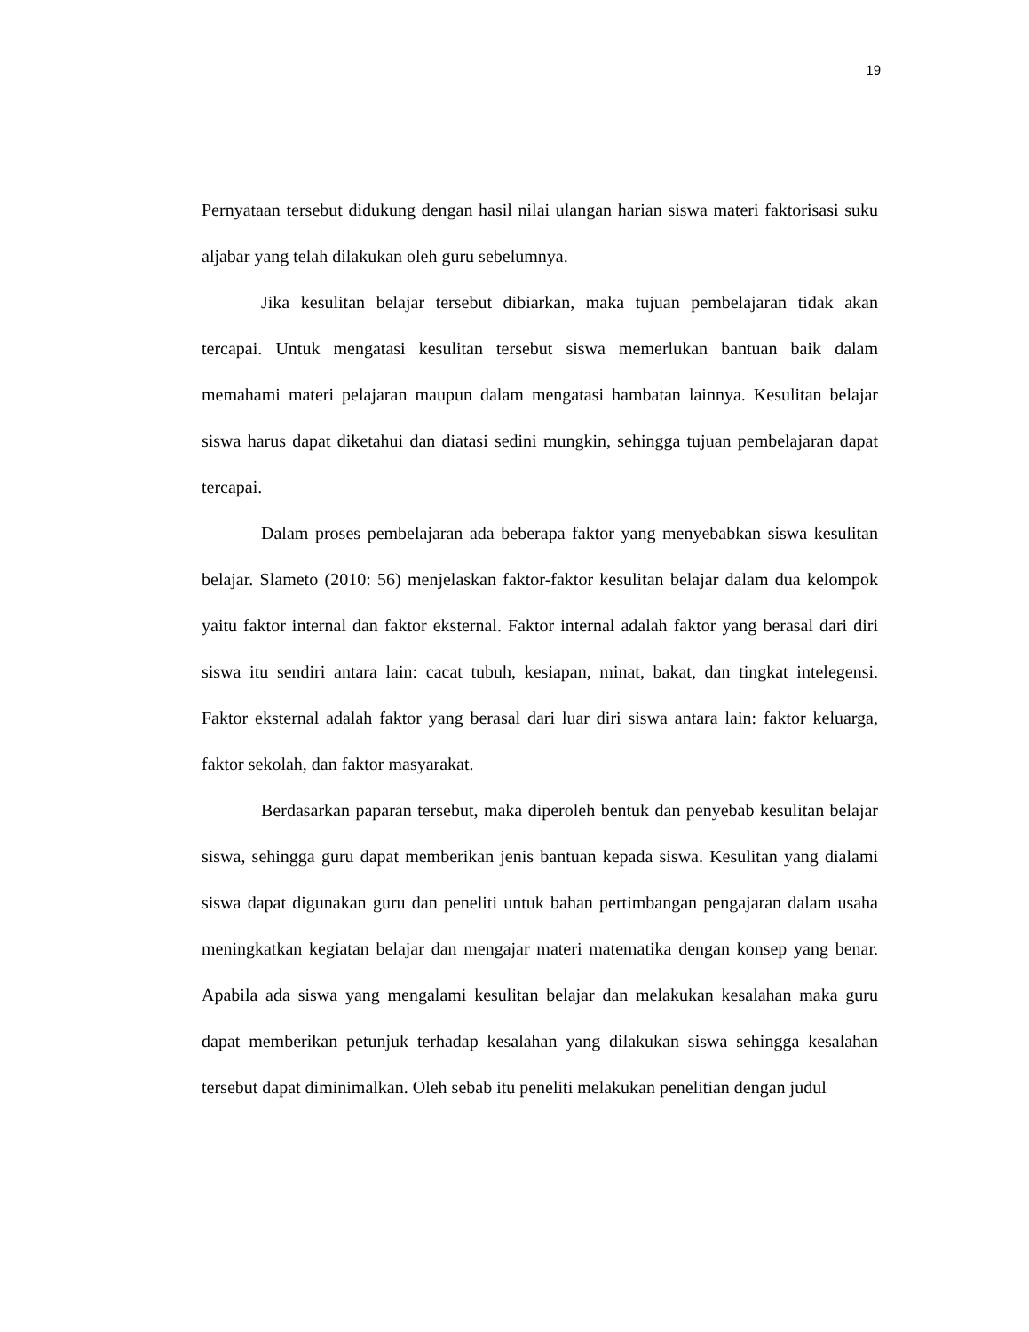19
Pernyataan tersebut didukung dengan hasil nilai ulangan harian siswa materi faktorisasi suku aljabar yang telah dilakukan oleh guru sebelumnya.
Jika kesulitan belajar tersebut dibiarkan, maka tujuan pembelajaran tidak akan tercapai. Untuk mengatasi kesulitan tersebut siswa memerlukan bantuan baik dalam memahami materi pelajaran maupun dalam mengatasi hambatan lainnya. Kesulitan belajar siswa harus dapat diketahui dan diatasi sedini mungkin, sehingga tujuan pembelajaran dapat tercapai.
Dalam proses pembelajaran ada beberapa faktor yang menyebabkan siswa kesulitan belajar. Slameto (2010: 56) menjelaskan faktor-faktor kesulitan belajar dalam dua kelompok yaitu faktor internal dan faktor eksternal. Faktor internal adalah faktor yang berasal dari diri siswa itu sendiri antara lain: cacat tubuh, kesiapan, minat, bakat, dan tingkat intelegensi. Faktor eksternal adalah faktor yang berasal dari luar diri siswa antara lain: faktor keluarga, faktor sekolah, dan faktor masyarakat.
Berdasarkan paparan tersebut, maka diperoleh bentuk dan penyebab kesulitan belajar siswa, sehingga guru dapat memberikan jenis bantuan kepada siswa. Kesulitan yang dialami siswa dapat digunakan guru dan peneliti untuk bahan pertimbangan pengajaran dalam usaha meningkatkan kegiatan belajar dan mengajar materi matematika dengan konsep yang benar. Apabila ada siswa yang mengalami kesulitan belajar dan melakukan kesalahan maka guru dapat memberikan petunjuk terhadap kesalahan yang dilakukan siswa sehingga kesalahan tersebut dapat diminimalkan. Oleh sebab itu peneliti melakukan penelitian dengan judul